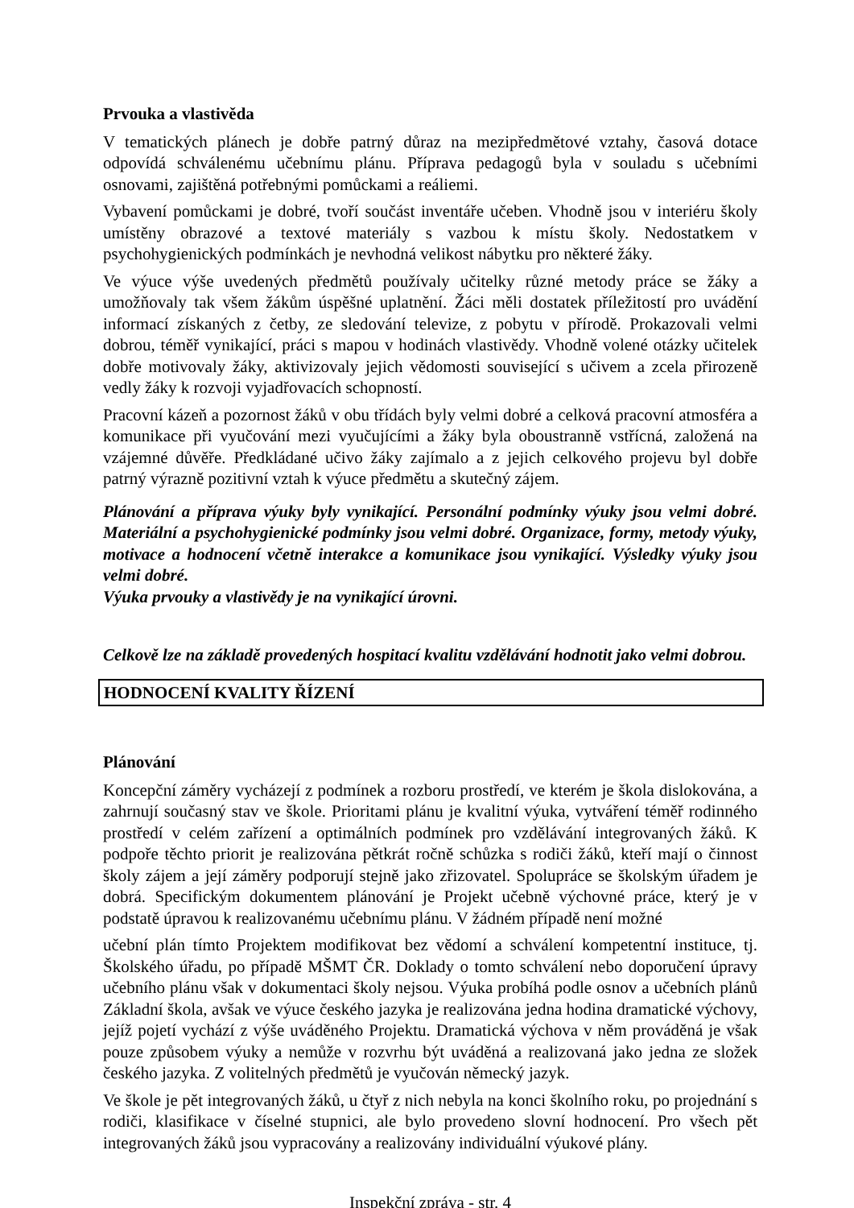Prvouka a vlastivěda
V tematických plánech je dobře patrný důraz na mezipředmětové vztahy, časová dotace odpovídá schválenému učebnímu plánu. Příprava pedagogů byla v souladu s učebními osnovami, zajištěná potřebnými pomůckami a reáliemi.
Vybavení pomůckami je dobré, tvoří součást inventáře učeben. Vhodně jsou v interiéru školy umístěny obrazové a textové materiály s vazbou k místu školy. Nedostatkem v psychohygienických podmínkách je nevhodná velikost nábytku pro některé žáky.
Ve výuce výše uvedených předmětů používaly učitelky různé metody práce se žáky a umožňovaly tak všem žákům úspěšné uplatnění. Žáci měli dostatek příležitostí pro uvádění informací získaných z četby, ze sledování televize, z pobytu v přírodě. Prokazovali velmi dobrou, téměř vynikající, práci s mapou v hodinách vlastivědy. Vhodně volené otázky učitelek dobře motivovaly žáky, aktivizovaly jejich vědomosti související s učivem a zcela přirozeně vedly žáky k rozvoji vyjadřovacích schopností.
Pracovní kázeň a pozornost žáků v obu třídách byly velmi dobré a celková pracovní atmosféra a komunikace při vyučování mezi vyučujícími a žáky byla oboustranně vstřícná, založená na vzájemné důvěře. Předkládané učivo žáky zajímalo a z jejich celkového projevu byl dobře patrný výrazně pozitivní vztah k výuce předmětu a skutečný zájem.
Plánování a příprava výuky byly vynikající. Personální podmínky výuky jsou velmi dobré. Materiální a psychohygienické podmínky jsou velmi dobré. Organizace, formy, metody výuky, motivace a hodnocení včetně interakce a komunikace jsou vynikající. Výsledky výuky jsou velmi dobré.
Výuka prvouky a vlastivědy je na vynikající úrovni.
Celkově lze na základě provedených hospitací kvalitu vzdělávání hodnotit jako velmi dobrou.
HODNOCENÍ KVALITY ŘÍZENÍ
Plánování
Koncepční záměry vycházejí z podmínek a rozboru prostředí, ve kterém je škola dislokována, a zahrnují současný stav ve škole. Prioritami plánu je kvalitní výuka, vytváření téměř rodinného prostředí v celém zařízení a optimálních podmínek pro vzdělávání integrovaných žáků. K podpoře těchto priorit je realizována pětkrát ročně schůzka s rodiči žáků, kteří mají o činnost školy zájem a její záměry podporují stejně jako zřizovatel. Spolupráce se školským úřadem je dobrá. Specifickým dokumentem plánování je Projekt učebně výchovné práce, který je v podstatě úpravou k realizovanému učebnímu plánu. V žádném případě není možné
učební plán tímto Projektem modifikovat bez vědomí a schválení kompetentní instituce, tj. Školského úřadu, po případě MŠMT ČR. Doklady o tomto schválení nebo doporučení úpravy učebního plánu však v dokumentaci školy nejsou. Výuka probíhá podle osnov a učebních plánů Základní škola, avšak ve výuce českého jazyka je realizována jedna hodina dramatické výchovy, jejíž pojetí vychází z výše uváděného Projektu. Dramatická výchova v něm prováděná je však pouze způsobem výuky a nemůže v rozvrhu být uváděná a realizovaná jako jedna ze složek českého jazyka. Z volitelných předmětů je vyučován německý jazyk.
Ve škole je pět integrovaných žáků, u čtyř z nich nebyla na konci školního roku, po projednání s rodiči, klasifikace v číselné stupnici, ale bylo provedeno slovní hodnocení. Pro všech pět integrovaných žáků jsou vypracovány a realizovány individuální výukové plány.
Inspekční zpráva - str. 4